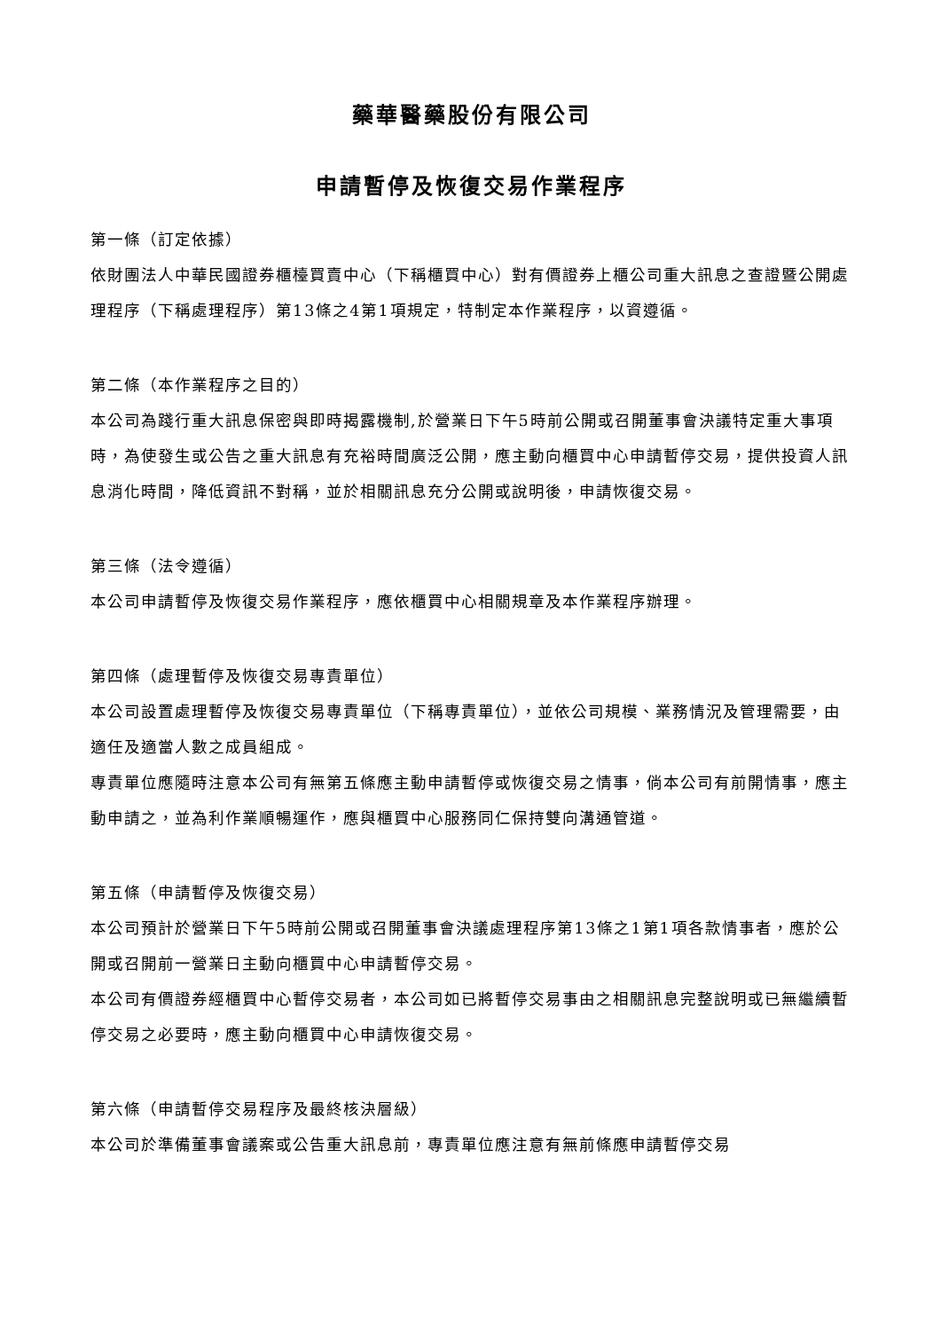藥華醫藥股份有限公司
申請暫停及恢復交易作業程序
第一條（訂定依據）
依財團法人中華民國證券櫃檯買賣中心（下稱櫃買中心）對有價證券上櫃公司重大訊息之查證暨公開處理程序（下稱處理程序）第13條之4第1項規定，特制定本作業程序，以資遵循。
第二條（本作業程序之目的）
本公司為踐行重大訊息保密與即時揭露機制,於營業日下午5時前公開或召開董事會決議特定重大事項時，為使發生或公告之重大訊息有充裕時間廣泛公開，應主動向櫃買中心申請暫停交易，提供投資人訊息消化時間，降低資訊不對稱，並於相關訊息充分公開或說明後，申請恢復交易。
第三條（法令遵循）
本公司申請暫停及恢復交易作業程序，應依櫃買中心相關規章及本作業程序辦理。
第四條（處理暫停及恢復交易專責單位）
本公司設置處理暫停及恢復交易專責單位（下稱專責單位），並依公司規模、業務情況及管理需要，由適任及適當人數之成員組成。
專責單位應隨時注意本公司有無第五條應主動申請暫停或恢復交易之情事，倘本公司有前開情事，應主動申請之，並為利作業順暢運作，應與櫃買中心服務同仁保持雙向溝通管道。
第五條（申請暫停及恢復交易）
本公司預計於營業日下午5時前公開或召開董事會決議處理程序第13條之1第1項各款情事者，應於公開或召開前一營業日主動向櫃買中心申請暫停交易。
本公司有價證券經櫃買中心暫停交易者，本公司如已將暫停交易事由之相關訊息完整說明或已無繼續暫停交易之必要時，應主動向櫃買中心申請恢復交易。
第六條（申請暫停交易程序及最終核決層級）
本公司於準備董事會議案或公告重大訊息前，專責單位應注意有無前條應申請暫停交易